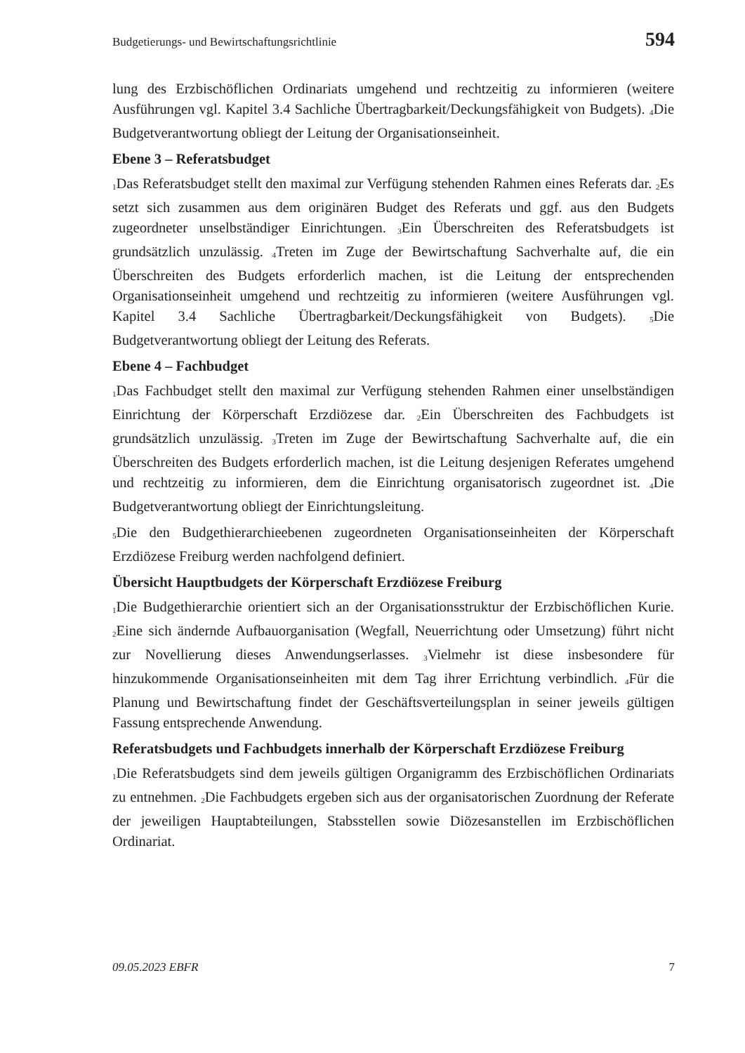Budgetierungs- und Bewirtschaftungsrichtlinie 594
lung des Erzbischöflichen Ordinariats umgehend und rechtzeitig zu informieren (weitere Ausführungen vgl. Kapitel 3.4 Sachliche Übertragbarkeit/Deckungsfähigkeit von Budgets). <sub>4</sub>Die Budgetverantwortung obliegt der Leitung der Organisationseinheit.
Ebene 3 – Referatsbudget
<sub>1</sub>Das Referatsbudget stellt den maximal zur Verfügung stehenden Rahmen eines Referats dar. <sub>2</sub>Es setzt sich zusammen aus dem originären Budget des Referats und ggf. aus den Budgets zugeordneter unselbständiger Einrichtungen. <sub>3</sub>Ein Überschreiten des Referatsbudgets ist grundsätzlich unzulässig. <sub>4</sub>Treten im Zuge der Bewirtschaftung Sachverhalte auf, die ein Überschreiten des Budgets erforderlich machen, ist die Leitung der entsprechenden Organisationseinheit umgehend und rechtzeitig zu informieren (weitere Ausführungen vgl. Kapitel 3.4 Sachliche Übertragbarkeit/Deckungsfähigkeit von Budgets). <sub>5</sub>Die Budgetverantwortung obliegt der Leitung des Referats.
Ebene 4 – Fachbudget
<sub>1</sub>Das Fachbudget stellt den maximal zur Verfügung stehenden Rahmen einer unselbständigen Einrichtung der Körperschaft Erzdiözese dar. <sub>2</sub>Ein Überschreiten des Fachbudgets ist grundsätzlich unzulässig. <sub>3</sub>Treten im Zuge der Bewirtschaftung Sachverhalte auf, die ein Überschreiten des Budgets erforderlich machen, ist die Leitung desjenigen Referates umgehend und rechtzeitig zu informieren, dem die Einrichtung organisatorisch zugeordnet ist. <sub>4</sub>Die Budgetverantwortung obliegt der Einrichtungsleitung.
<sub>5</sub>Die den Budgethierarchieebenen zugeordneten Organisationseinheiten der Körperschaft Erzdiözese Freiburg werden nachfolgend definiert.
Übersicht Hauptbudgets der Körperschaft Erzdiözese Freiburg
<sub>1</sub>Die Budgethierarchie orientiert sich an der Organisationsstruktur der Erzbischöflichen Kurie. <sub>2</sub>Eine sich ändernde Aufbauorganisation (Wegfall, Neuerrichtung oder Umsetzung) führt nicht zur Novellierung dieses Anwendungserlasses. <sub>3</sub>Vielmehr ist diese insbesondere für hinzukommende Organisationseinheiten mit dem Tag ihrer Errichtung verbindlich. <sub>4</sub>Für die Planung und Bewirtschaftung findet der Geschäftsverteilungsplan in seiner jeweils gültigen Fassung entsprechende Anwendung.
Referatsbudgets und Fachbudgets innerhalb der Körperschaft Erzdiözese Freiburg
<sub>1</sub>Die Referatsbudgets sind dem jeweils gültigen Organigramm des Erzbischöflichen Ordinariats zu entnehmen. <sub>2</sub>Die Fachbudgets ergeben sich aus der organisatorischen Zuordnung der Referate der jeweiligen Hauptabteilungen, Stabsstellen sowie Diözesanstellen im Erzbischöflichen Ordinariat.
09.05.2023 EBFR 7